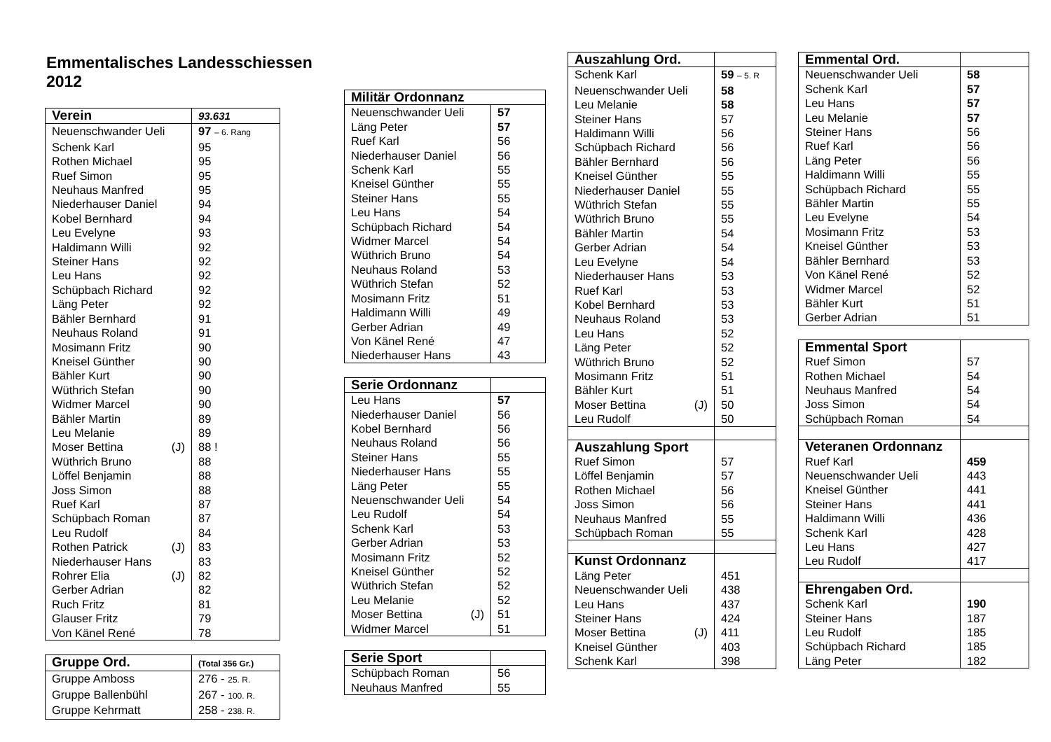Emmentalisches Landesschiessen 2012
| Verein | 93.631 |
| --- | --- |
| Neuenschwander Ueli | 97 – 6. Rang |
| Schenk Karl | 95 |
| Rothen Michael | 95 |
| Ruef Simon | 95 |
| Neuhaus Manfred | 95 |
| Niederhauser Daniel | 94 |
| Kobel Bernhard | 94 |
| Leu Evelyne | 93 |
| Haldimann Willi | 92 |
| Steiner Hans | 92 |
| Leu Hans | 92 |
| Schüpbach Richard | 92 |
| Läng Peter | 92 |
| Bähler Bernhard | 91 |
| Neuhaus Roland | 91 |
| Mosimann Fritz | 90 |
| Kneisel Günther | 90 |
| Bähler Kurt | 90 |
| Wüthrich Stefan | 90 |
| Widmer Marcel | 90 |
| Bähler Martin | 89 |
| Leu Melanie | 89 |
| Moser Bettina (J) | 88 ! |
| Wüthrich Bruno | 88 |
| Löffel Benjamin | 88 |
| Joss Simon | 88 |
| Ruef Karl | 87 |
| Schüpbach Roman | 87 |
| Leu Rudolf | 84 |
| Rothen Patrick (J) | 83 |
| Niederhauser Hans | 83 |
| Rohrer Elia (J) | 82 |
| Gerber Adrian | 82 |
| Ruch Fritz | 81 |
| Glauser Fritz | 79 |
| Von Känel René | 78 |
| Gruppe Ord. | (Total 356 Gr.) |
| --- | --- |
| Gruppe Amboss | 276 - 25. R. |
| Gruppe Ballenbühl | 267 - 100. R. |
| Gruppe Kehrmatt | 258 - 238. R. |
| Militär Ordonnanz | |
| --- | --- |
| Neuenschwander Ueli | 57 |
| Läng Peter | 57 |
| Ruef Karl | 56 |
| Niederhauser Daniel | 56 |
| Schenk Karl | 55 |
| Kneisel Günther | 55 |
| Steiner Hans | 55 |
| Leu Hans | 54 |
| Schüpbach Richard | 54 |
| Widmer Marcel | 54 |
| Wüthrich Bruno | 54 |
| Neuhaus Roland | 53 |
| Wüthrich Stefan | 52 |
| Mosimann Fritz | 51 |
| Haldimann Willi | 49 |
| Gerber Adrian | 49 |
| Von Känel René | 47 |
| Niederhauser Hans | 43 |
| Serie Ordonnanz | |
| --- | --- |
| Leu Hans | 57 |
| Niederhauser Daniel | 56 |
| Kobel Bernhard | 56 |
| Neuhaus Roland | 56 |
| Steiner Hans | 55 |
| Niederhauser Hans | 55 |
| Läng Peter | 55 |
| Neuenschwander Ueli | 54 |
| Leu Rudolf | 54 |
| Schenk Karl | 53 |
| Gerber Adrian | 53 |
| Mosimann Fritz | 52 |
| Kneisel Günther | 52 |
| Wüthrich Stefan | 52 |
| Leu Melanie | 52 |
| Moser Bettina (J) | 51 |
| Widmer Marcel | 51 |
| Serie Sport | |
| --- | --- |
| Schüpbach Roman | 56 |
| Neuhaus Manfred | 55 |
| Auszahlung Ord. | |
| --- | --- |
| Schenk Karl | 59 – 5. R |
| Neuenschwander Ueli | 58 |
| Leu Melanie | 58 |
| Steiner Hans | 57 |
| Haldimann Willi | 56 |
| Schüpbach Richard | 56 |
| Bähler Bernhard | 56 |
| Kneisel Günther | 55 |
| Niederhauser Daniel | 55 |
| Wüthrich Stefan | 55 |
| Wüthrich Bruno | 55 |
| Bähler Martin | 54 |
| Gerber Adrian | 54 |
| Leu Evelyne | 54 |
| Niederhauser Hans | 53 |
| Ruef Karl | 53 |
| Kobel Bernhard | 53 |
| Neuhaus Roland | 53 |
| Leu Hans | 52 |
| Läng Peter | 52 |
| Wüthrich Bruno | 52 |
| Mosimann Fritz | 51 |
| Bähler Kurt | 51 |
| Moser Bettina (J) | 50 |
| Leu Rudolf | 50 |
| Auszahlung Sport | |
| Ruef Simon | 57 |
| Löffel Benjamin | 57 |
| Rothen Michael | 56 |
| Joss Simon | 56 |
| Neuhaus Manfred | 55 |
| Schüpbach Roman | 55 |
| Kunst Ordonnanz | |
| Läng Peter | 451 |
| Neuenschwander Ueli | 438 |
| Leu Hans | 437 |
| Steiner Hans | 424 |
| Moser Bettina (J) | 411 |
| Kneisel Günther | 403 |
| Schenk Karl | 398 |
| Emmental Ord. | |
| --- | --- |
| Neuenschwander Ueli | 58 |
| Schenk Karl | 57 |
| Leu Hans | 57 |
| Leu Melanie | 57 |
| Steiner Hans | 56 |
| Ruef Karl | 56 |
| Läng Peter | 56 |
| Haldimann Willi | 55 |
| Schüpbach Richard | 55 |
| Bähler Martin | 55 |
| Leu Evelyne | 54 |
| Mosimann Fritz | 53 |
| Kneisel Günther | 53 |
| Bähler Bernhard | 53 |
| Von Känel René | 52 |
| Widmer Marcel | 52 |
| Bähler Kurt | 51 |
| Gerber Adrian | 51 |
| Emmental Sport | |
| --- | --- |
| Ruef Simon | 57 |
| Rothen Michael | 54 |
| Neuhaus Manfred | 54 |
| Joss Simon | 54 |
| Schüpbach Roman | 54 |
| Veteranen Ordonnanz | |
| Ruef Karl | 459 |
| Neuenschwander Ueli | 443 |
| Kneisel Günther | 441 |
| Steiner Hans | 441 |
| Haldimann Willi | 436 |
| Schenk Karl | 428 |
| Leu Hans | 427 |
| Leu Rudolf | 417 |
| Ehrengaben Ord. | |
| Schenk Karl | 190 |
| Steiner Hans | 187 |
| Leu Rudolf | 185 |
| Schüpbach Richard | 185 |
| Läng Peter | 182 |